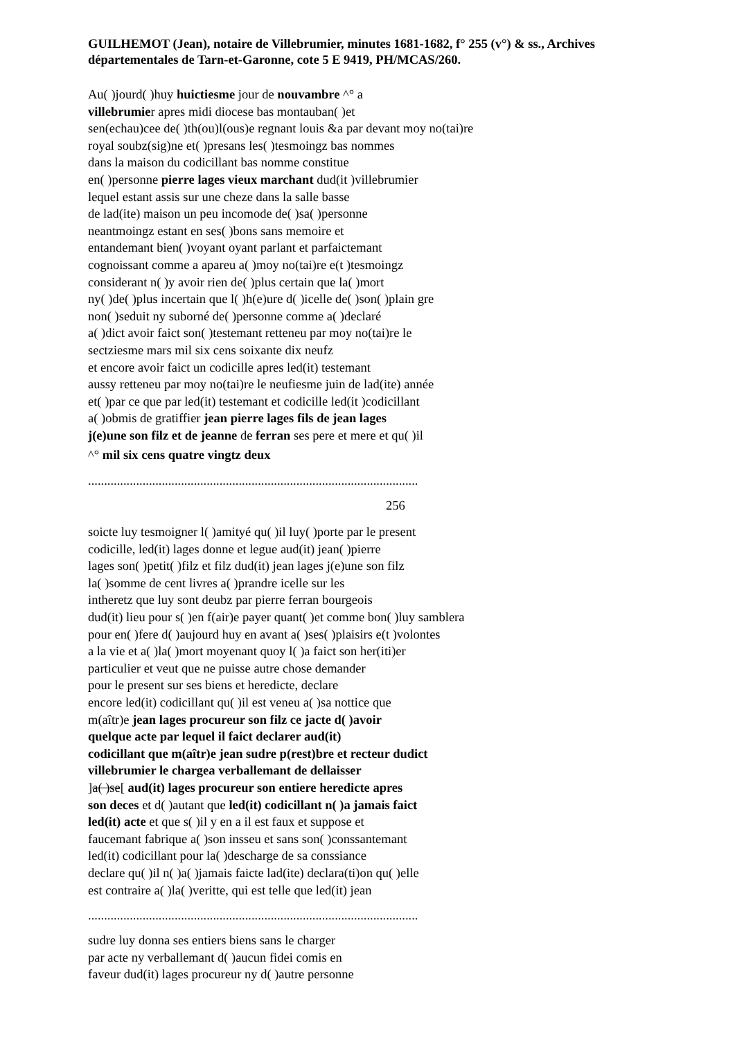GUILHEMOT (Jean), notaire de Villebrumier, minutes 1681-1682, f° 255 (v°) & ss., Archives départementales de Tarn-et-Garonne, cote 5 E 9419, PH/MCAS/260.
Au( )jourd( )huy huictiesme jour de nouvambre ^° a
villebrumier apres midi diocese bas montauban( )et
sen(echau)cee de( )th(ou)l(ous)e regnant louis &a par devant moy no(tai)re
royal soubz(sig)ne et( )presans les( )tesmoingz bas nommes
dans la maison du codicillant bas nomme constitue
en( )personne pierre lages vieux marchant dud(it )villebrumier
lequel estant assis sur une cheze dans la salle basse
de lad(ite) maison un peu incomode de( )sa( )personne
neantmoingz estant en ses( )bons sans memoire et
entandemant bien( )voyant oyant parlant et parfaictemant
cognoissant comme a apareu a( )moy no(tai)re e(t )tesmoingz
considerant n( )y avoir rien de( )plus certain que la( )mort
ny( )de( )plus incertain que l( )h(e)ure d( )icelle de( )son( )plain gre
non( )seduit ny suborné de( )personne comme a( )declaré
a( )dict avoir faict son( )testemant retteneu par moy no(tai)re le
sectziesme mars mil six cens soixante dix neufz
et encore avoir faict un codicille apres led(it) testemant
aussy retteneu par moy no(tai)re le neufiesme juin de lad(ite) année
et( )par ce que par led(it) testemant et codicille led(it )codicillant
a( )obmis de gratiffier jean pierre lages fils de jean lages
j(e)une son filz et de jeanne de ferran ses pere et mere et qu( )il
^° mil six cens quatre vingtz deux
.......................................................................................................
256
soicte luy tesmoigner l( )amityé qu( )il luy( )porte par le present
codicille, led(it) lages donne et legue aud(it) jean( )pierre
lages son( )petit( )filz et filz dud(it) jean lages j(e)une son filz
la( )somme de cent livres a( )prandre icelle sur les
intheretz que luy sont deubz par pierre ferran bourgeois
dud(it) lieu pour s( )en f(air)e payer quant( )et comme bon( )luy samblera
pour en( )fere d( )aujourd huy en avant a( )ses( )plaisirs e(t )volontes
a la vie et a( )la( )mort moyenant quoy l( )a faict son her(iti)er
particulier et veut que ne puisse autre chose demander
pour le present sur ses biens et heredicte, declare
encore led(it) codicillant qu( )il est veneu a( )sa nottice que
m(aîtr)e jean lages procureur son filz ce jacte d( )avoir
quelque acte par lequel il faict declarer aud(it)
codicillant que m(aîtr)e jean sudre p(rest)bre et recteur dudict
villebrumier le chargea verballemant de dellaisser
]a( )se[ aud(it) lages procureur son entiere heredicte apres
son deces et d( )autant que led(it) codicillant n( )a jamais faict
led(it) acte et que s( )il y en a il est faux et suppose et
faucemant fabrique a( )son insseu et sans son( )conssantemant
led(it) codicillant pour la( )descharge de sa conssiance
declare qu( )il n( )a( )jamais faicte lad(ite) declara(ti)on qu( )elle
est contraire a( )la( )veritte, qui est telle que led(it) jean
.......................................................................................................
sudre luy donna ses entiers biens sans le charger
par acte ny verballemant d( )aucun fidei comis en
faveur dud(it) lages procureur ny d( )autre personne